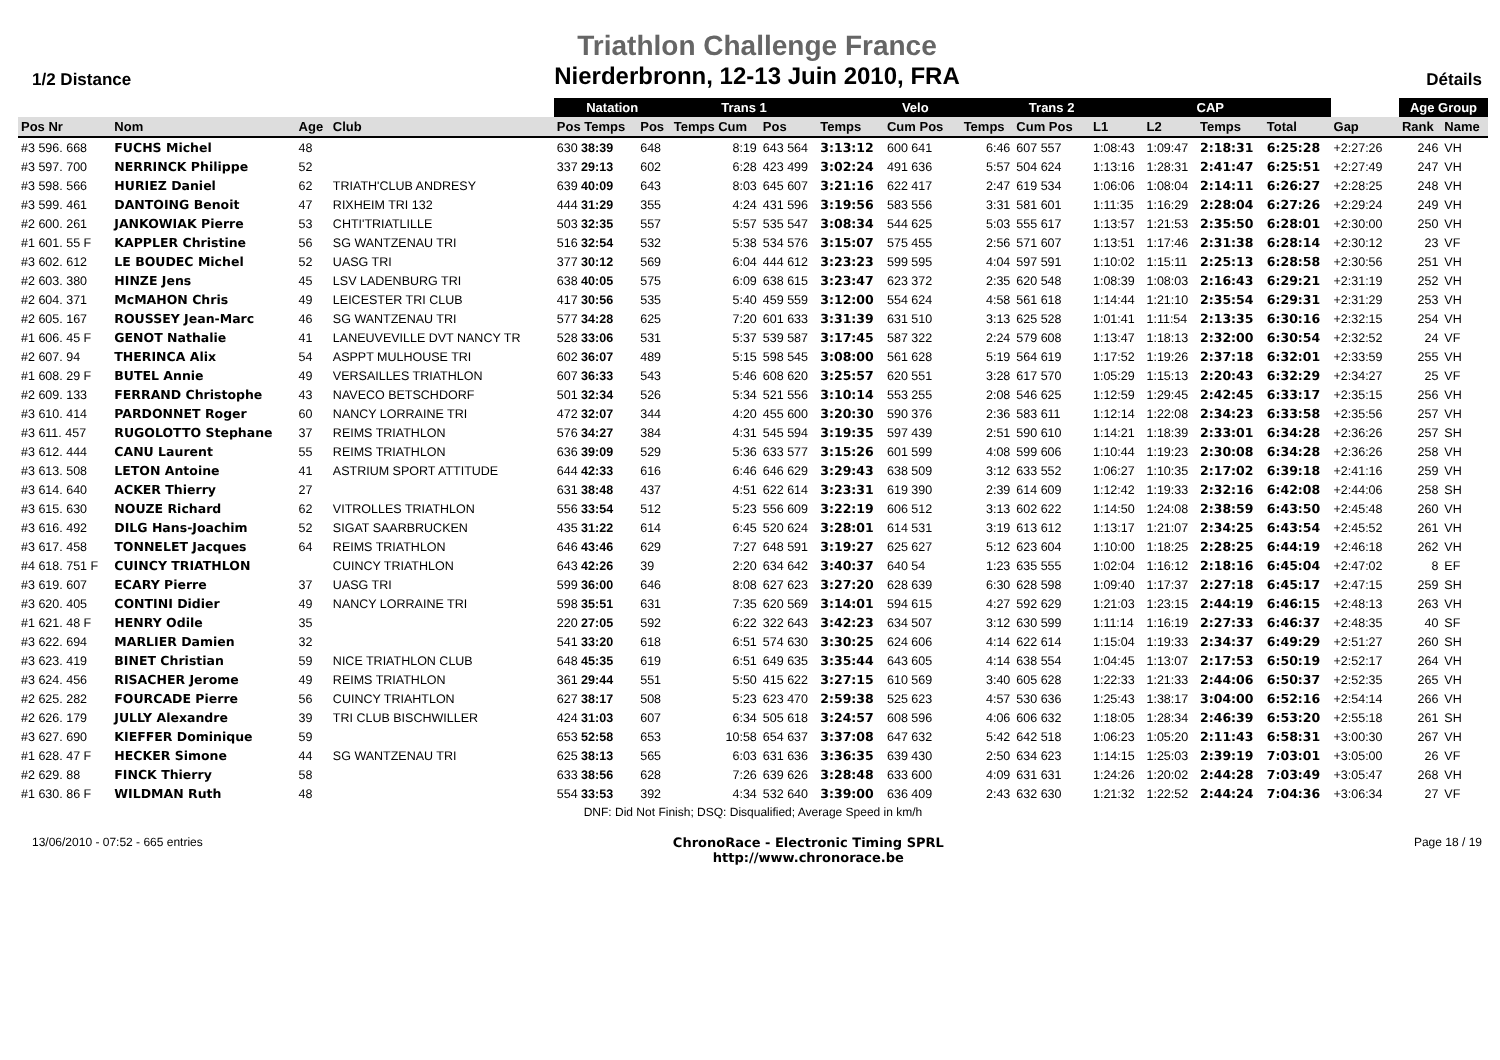1/2 Distance
Triathlon Challenge France
Nierderbronn, 12-13 Juin 2010, FRA
Détails
| | | | | | Natation | | Trans 1 | | Velo | | | | Trans 2 | | CAP | | | | | | Age Group | |
| --- | --- | --- | --- | --- | --- | --- | --- | --- | --- | --- | --- | --- | --- | --- | --- | --- | --- | --- | --- | --- | --- | --- |
| Pos Nr | Nom | Age | Club | | Pos Temps | Pos | Temps Cum | Pos | Temps | Cum Pos | | Temps | Cum Pos | | L1 | L2 | Temps | Total | Gap | | Rank | Name |
| #3 596. 668 | FUCHS Michel | 48 | | | 630 38:39 | 648 | 8:19 | 643 564 | 3:13:12 | 600 641 | | 6:46 | 607 557 | | 1:08:43 | 1:09:47 | 2:18:31 | 6:25:28 | +2:27:26 | | 246 | VH |
| #3 597. 700 | NERRINCK Philippe | 52 | | | 337 29:13 | 602 | 6:28 | 423 499 | 3:02:24 | 491 636 | | 5:57 | 504 624 | | 1:13:16 | 1:28:31 | 2:41:47 | 6:25:51 | +2:27:49 | | 247 | VH |
| #3 598. 566 | HURIEZ Daniel | 62 | TRIATH'CLUB ANDRESY | | 639 40:09 | 643 | 8:03 | 645 607 | 3:21:16 | 622 417 | | 2:47 | 619 534 | | 1:06:06 | 1:08:04 | 2:14:11 | 6:26:27 | +2:28:25 | | 248 | VH |
| #3 599. 461 | DANTOING Benoit | 47 | RIXHEIM TRI 132 | | 444 31:29 | 355 | 4:24 | 431 596 | 3:19:56 | 583 556 | | 3:31 | 581 601 | | 1:11:35 | 1:16:29 | 2:28:04 | 6:27:26 | +2:29:24 | | 249 | VH |
| #2 600. 261 | JANKOWIAK Pierre | 53 | CHTI'TRIATLILLE | | 503 32:35 | 557 | 5:57 | 535 547 | 3:08:34 | 544 625 | | 5:03 | 555 617 | | 1:13:57 | 1:21:53 | 2:35:50 | 6:28:01 | +2:30:00 | | 250 | VH |
| #1 601. 55 F | KAPPLER Christine | 56 | SG WANTZENAU TRI | | 516 32:54 | 532 | 5:38 | 534 576 | 3:15:07 | 575 455 | | 2:56 | 571 607 | | 1:13:51 | 1:17:46 | 2:31:38 | 6:28:14 | +2:30:12 | | 23 | VF |
| #3 602. 612 | LE BOUDEC Michel | 52 | UASG TRI | | 377 30:12 | 569 | 6:04 | 444 612 | 3:23:23 | 599 595 | | 4:04 | 597 591 | | 1:10:02 | 1:15:11 | 2:25:13 | 6:28:58 | +2:30:56 | | 251 | VH |
| #2 603. 380 | HINZE Jens | 45 | LSV LADENBURG TRI | | 638 40:05 | 575 | 6:09 | 638 615 | 3:23:47 | 623 372 | | 2:35 | 620 548 | | 1:08:39 | 1:08:03 | 2:16:43 | 6:29:21 | +2:31:19 | | 252 | VH |
| #2 604. 371 | McMAHON Chris | 49 | LEICESTER TRI CLUB | | 417 30:56 | 535 | 5:40 | 459 559 | 3:12:00 | 554 624 | | 4:58 | 561 618 | | 1:14:44 | 1:21:10 | 2:35:54 | 6:29:31 | +2:31:29 | | 253 | VH |
| #2 605. 167 | ROUSSEY Jean-Marc | 46 | SG WANTZENAU TRI | | 577 34:28 | 625 | 7:20 | 601 633 | 3:31:39 | 631 510 | | 3:13 | 625 528 | | 1:01:41 | 1:11:54 | 2:13:35 | 6:30:16 | +2:32:15 | | 254 | VH |
| #1 606. 45 F | GENOT Nathalie | 41 | LANEUVEVILLE DVT NANCY TR | | 528 33:06 | 531 | 5:37 | 539 587 | 3:17:45 | 587 322 | | 2:24 | 579 608 | | 1:13:47 | 1:18:13 | 2:32:00 | 6:30:54 | +2:32:52 | | 24 | VF |
| #2 607. 94 | THERINCA Alix | 54 | ASPPT MULHOUSE TRI | | 602 36:07 | 489 | 5:15 | 598 545 | 3:08:00 | 561 628 | | 5:19 | 564 619 | | 1:17:52 | 1:19:26 | 2:37:18 | 6:32:01 | +2:33:59 | | 255 | VH |
| #1 608. 29 F | BUTEL Annie | 49 | VERSAILLES TRIATHLON | | 607 36:33 | 543 | 5:46 | 608 620 | 3:25:57 | 620 551 | | 3:28 | 617 570 | | 1:05:29 | 1:15:13 | 2:20:43 | 6:32:29 | +2:34:27 | | 25 | VF |
| #2 609. 133 | FERRAND Christophe | 43 | NAVECO BETSCHDORF | | 501 32:34 | 526 | 5:34 | 521 556 | 3:10:14 | 553 255 | | 2:08 | 546 625 | | 1:12:59 | 1:29:45 | 2:42:45 | 6:33:17 | +2:35:15 | | 256 | VH |
| #3 610. 414 | PARDONNET Roger | 60 | NANCY LORRAINE TRI | | 472 32:07 | 344 | 4:20 | 455 600 | 3:20:30 | 590 376 | | 2:36 | 583 611 | | 1:12:14 | 1:22:08 | 2:34:23 | 6:33:58 | +2:35:56 | | 257 | VH |
| #3 611. 457 | RUGOLOTTO Stephane | 37 | REIMS TRIATHLON | | 576 34:27 | 384 | 4:31 | 545 594 | 3:19:35 | 597 439 | | 2:51 | 590 610 | | 1:14:21 | 1:18:39 | 2:33:01 | 6:34:28 | +2:36:26 | | 257 | SH |
| #3 612. 444 | CANU Laurent | 55 | REIMS TRIATHLON | | 636 39:09 | 529 | 5:36 | 633 577 | 3:15:26 | 601 599 | | 4:08 | 599 606 | | 1:10:44 | 1:19:23 | 2:30:08 | 6:34:28 | +2:36:26 | | 258 | VH |
| #3 613. 508 | LETON Antoine | 41 | ASTRIUM SPORT ATTITUDE | | 644 42:33 | 616 | 6:46 | 646 629 | 3:29:43 | 638 509 | | 3:12 | 633 552 | | 1:06:27 | 1:10:35 | 2:17:02 | 6:39:18 | +2:41:16 | | 259 | VH |
| #3 614. 640 | ACKER Thierry | 27 | | | 631 38:48 | 437 | 4:51 | 622 614 | 3:23:31 | 619 390 | | 2:39 | 614 609 | | 1:12:42 | 1:19:33 | 2:32:16 | 6:42:08 | +2:44:06 | | 258 | SH |
| #3 615. 630 | NOUZE Richard | 62 | VITROLLES TRIATHLON | | 556 33:54 | 512 | 5:23 | 556 609 | 3:22:19 | 606 512 | | 3:13 | 602 622 | | 1:14:50 | 1:24:08 | 2:38:59 | 6:43:50 | +2:45:48 | | 260 | VH |
| #3 616. 492 | DILG Hans-Joachim | 52 | SIGAT SAARBRUCKEN | | 435 31:22 | 614 | 6:45 | 520 624 | 3:28:01 | 614 531 | | 3:19 | 613 612 | | 1:13:17 | 1:21:07 | 2:34:25 | 6:43:54 | +2:45:52 | | 261 | VH |
| #3 617. 458 | TONNELET Jacques | 64 | REIMS TRIATHLON | | 646 43:46 | 629 | 7:27 | 648 591 | 3:19:27 | 625 627 | | 5:12 | 623 604 | | 1:10:00 | 1:18:25 | 2:28:25 | 6:44:19 | +2:46:18 | | 262 | VH |
| #4 618. 751 F | CUINCY TRIATHLON | | CUINCY TRIATHLON | | 643 42:26 | 39 | 2:20 | 634 642 | 3:40:37 | 640 54 | | 1:23 | 635 555 | | 1:02:04 | 1:16:12 | 2:18:16 | 6:45:04 | +2:47:02 | | 8 | EF |
| #3 619. 607 | ECARY Pierre | 37 | UASG TRI | | 599 36:00 | 646 | 8:08 | 627 623 | 3:27:20 | 628 639 | | 6:30 | 628 598 | | 1:09:40 | 1:17:37 | 2:27:18 | 6:45:17 | +2:47:15 | | 259 | SH |
| #3 620. 405 | CONTINI Didier | 49 | NANCY LORRAINE TRI | | 598 35:51 | 631 | 7:35 | 620 569 | 3:14:01 | 594 615 | | 4:27 | 592 629 | | 1:21:03 | 1:23:15 | 2:44:19 | 6:46:15 | +2:48:13 | | 263 | VH |
| #1 621. 48 F | HENRY Odile | 35 | | | 220 27:05 | 592 | 6:22 | 322 643 | 3:42:23 | 634 507 | | 3:12 | 630 599 | | 1:11:14 | 1:16:19 | 2:27:33 | 6:46:37 | +2:48:35 | | 40 | SF |
| #3 622. 694 | MARLIER Damien | 32 | | | 541 33:20 | 618 | 6:51 | 574 630 | 3:30:25 | 624 606 | | 4:14 | 622 614 | | 1:15:04 | 1:19:33 | 2:34:37 | 6:49:29 | +2:51:27 | | 260 | SH |
| #3 623. 419 | BINET Christian | 59 | NICE TRIATHLON CLUB | | 648 45:35 | 619 | 6:51 | 649 635 | 3:35:44 | 643 605 | | 4:14 | 638 554 | | 1:04:45 | 1:13:07 | 2:17:53 | 6:50:19 | +2:52:17 | | 264 | VH |
| #3 624. 456 | RISACHER Jerome | 49 | REIMS TRIATHLON | | 361 29:44 | 551 | 5:50 | 415 622 | 3:27:15 | 610 569 | | 3:40 | 605 628 | | 1:22:33 | 1:21:33 | 2:44:06 | 6:50:37 | +2:52:35 | | 265 | VH |
| #2 625. 282 | FOURCADE Pierre | 56 | CUINCY TRIAHTLON | | 627 38:17 | 508 | 5:23 | 623 470 | 2:59:38 | 525 623 | | 4:57 | 530 636 | | 1:25:43 | 1:38:17 | 3:04:00 | 6:52:16 | +2:54:14 | | 266 | VH |
| #2 626. 179 | JULLY Alexandre | 39 | TRI CLUB BISCHWILLER | | 424 31:03 | 607 | 6:34 | 505 618 | 3:24:57 | 608 596 | | 4:06 | 606 632 | | 1:18:05 | 1:28:34 | 2:46:39 | 6:53:20 | +2:55:18 | | 261 | SH |
| #3 627. 690 | KIEFFER Dominique | 59 | | | 653 52:58 | 653 | 10:58 | 654 637 | 3:37:08 | 647 632 | | 5:42 | 642 518 | | 1:06:23 | 1:05:20 | 2:11:43 | 6:58:31 | +3:00:30 | | 267 | VH |
| #1 628. 47 F | HECKER Simone | 44 | SG WANTZENAU TRI | | 625 38:13 | 565 | 6:03 | 631 636 | 3:36:35 | 639 430 | | 2:50 | 634 623 | | 1:14:15 | 1:25:03 | 2:39:19 | 7:03:01 | +3:05:00 | | 26 | VF |
| #2 629. 88 | FINCK Thierry | 58 | | | 633 38:56 | 628 | 7:26 | 639 626 | 3:28:48 | 633 600 | | 4:09 | 631 631 | | 1:24:26 | 1:20:02 | 2:44:28 | 7:03:49 | +3:05:47 | | 268 | VH |
| #1 630. 86 F | WILDMAN Ruth | 48 | | | 554 33:53 | 392 | 4:34 | 532 640 | 3:39:00 | 636 409 | | 2:43 | 632 630 | | 1:21:32 | 1:22:52 | 2:44:24 | 7:04:36 | +3:06:34 | | 27 | VF |
| DNF: Did Not Finish; DSQ: Disqualified; Average Speed in km/h | | | | | | | | | | | | | | | | | | | | | | |
13/06/2010 - 07:52 - 665 entries
ChronoRace - Electronic Timing SPRL
http://www.chronorace.be
Page 18 / 19